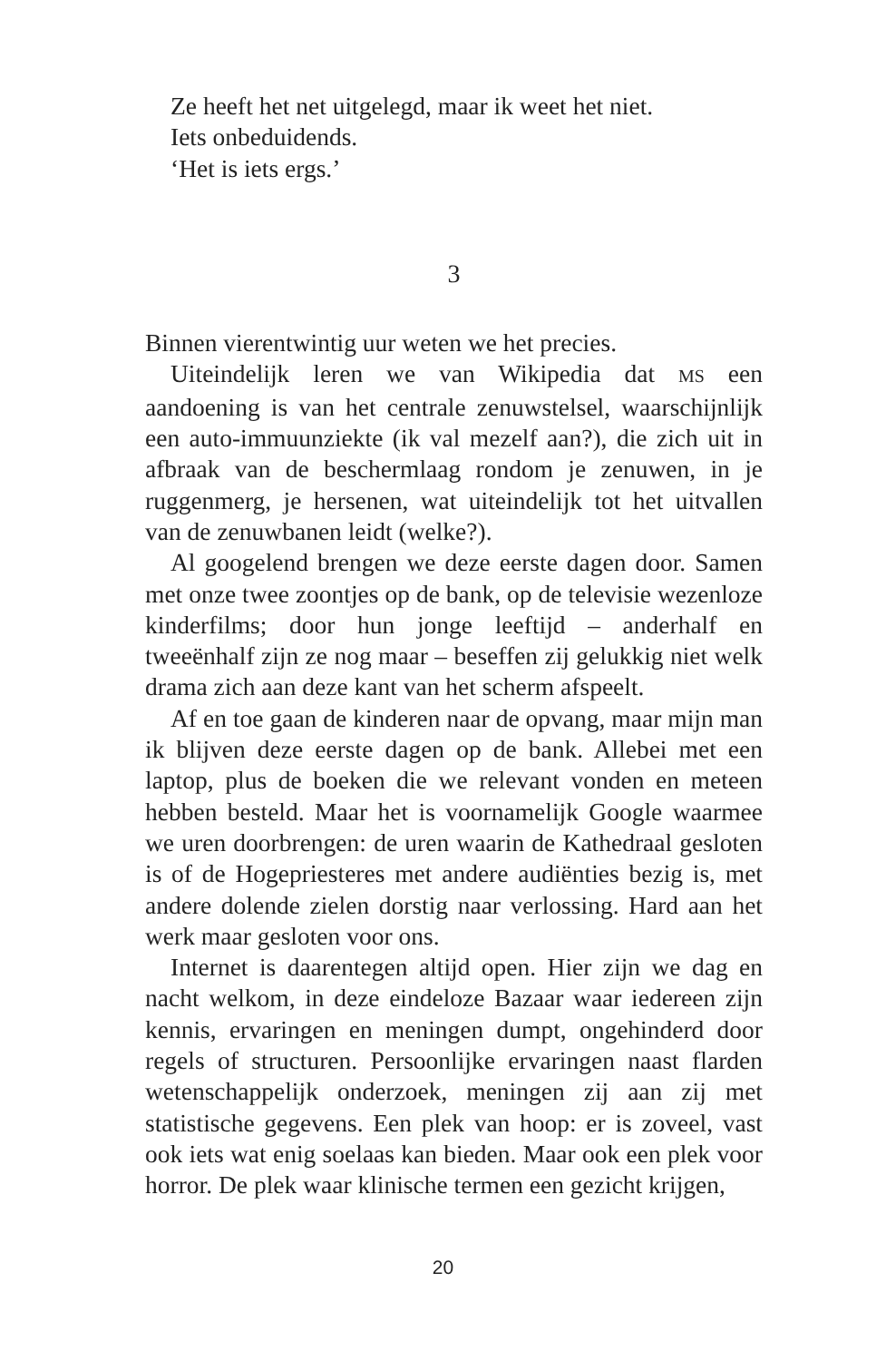Ze heeft het net uitgelegd, maar ik weet het niet.
Iets onbeduidends.
‘Het is iets ergs.’
3
Binnen vierentwintig uur weten we het precies.
Uiteindelijk leren we van Wikipedia dat MS een aandoening is van het centrale zenuwstelsel, waarschijnlijk een auto-immuunziekte (ik val mezelf aan?), die zich uit in afbraak van de beschermlaag rondom je zenuwen, in je ruggenmerg, je hersenen, wat uiteindelijk tot het uitvallen van de zenuwbanen leidt (welke?).
Al googelend brengen we deze eerste dagen door. Samen met onze twee zoontjes op de bank, op de televisie wezenloze kinderfilms; door hun jonge leeftijd – anderhalf en tweeënhalf zijn ze nog maar – beseffen zij gelukkig niet welk drama zich aan deze kant van het scherm afspeelt.
Af en toe gaan de kinderen naar de opvang, maar mijn man ik blijven deze eerste dagen op de bank. Allebei met een laptop, plus de boeken die we relevant vonden en meteen hebben besteld. Maar het is voornamelijk Google waarmee we uren doorbrengen: de uren waarin de Kathedraal gesloten is of de Hogepriesteres met andere audiënties bezig is, met andere dolende zielen dorstig naar verlossing. Hard aan het werk maar gesloten voor ons.
Internet is daarentegen altijd open. Hier zijn we dag en nacht welkom, in deze eindeloze Bazaar waar iedereen zijn kennis, ervaringen en meningen dumpt, ongehinderd door regels of structuren. Persoonlijke ervaringen naast flarden wetenschappelijk onderzoek, meningen zij aan zij met statistische gegevens. Een plek van hoop: er is zoveel, vast ook iets wat enig soelaas kan bieden. Maar ook een plek voor horror. De plek waar klinische termen een gezicht krijgen,
20